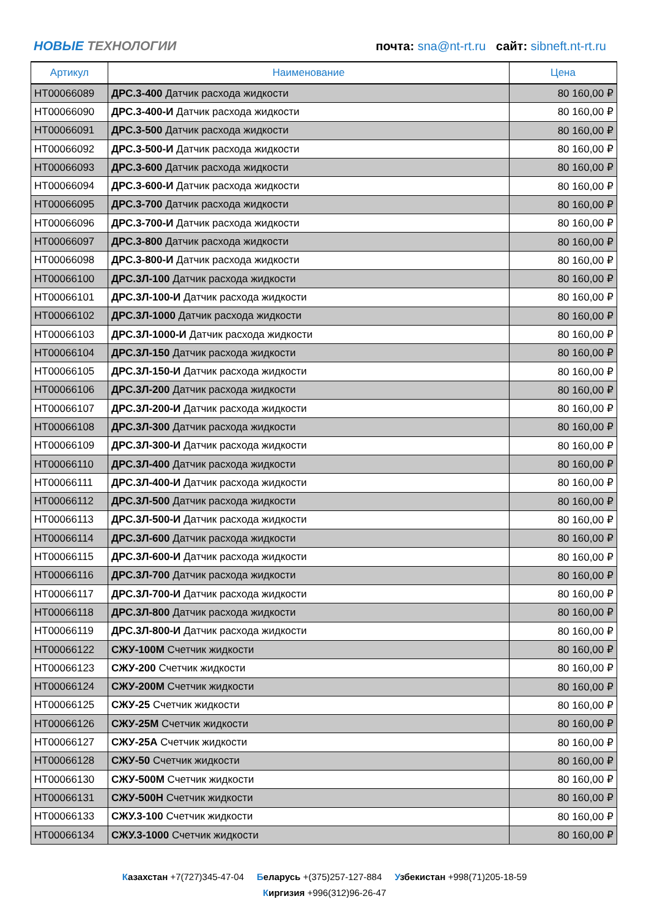НОВЫЕ ТЕХНОЛОГИИ
почта: sna@nt-rt.ru сайт: sibneft.nt-rt.ru
| Артикул | Наименование | Цена |
| --- | --- | --- |
| НТ00066089 | ДРС.3-400 Датчик расхода жидкости | 80 160,00 ₽ |
| НТ00066090 | ДРС.3-400-И Датчик расхода жидкости | 80 160,00 ₽ |
| НТ00066091 | ДРС.3-500 Датчик расхода жидкости | 80 160,00 ₽ |
| НТ00066092 | ДРС.3-500-И Датчик расхода жидкости | 80 160,00 ₽ |
| НТ00066093 | ДРС.3-600 Датчик расхода жидкости | 80 160,00 ₽ |
| НТ00066094 | ДРС.3-600-И Датчик расхода жидкости | 80 160,00 ₽ |
| НТ00066095 | ДРС.3-700 Датчик расхода жидкости | 80 160,00 ₽ |
| НТ00066096 | ДРС.3-700-И Датчик расхода жидкости | 80 160,00 ₽ |
| НТ00066097 | ДРС.3-800 Датчик расхода жидкости | 80 160,00 ₽ |
| НТ00066098 | ДРС.3-800-И Датчик расхода жидкости | 80 160,00 ₽ |
| НТ00066100 | ДРС.3Л-100 Датчик расхода жидкости | 80 160,00 ₽ |
| НТ00066101 | ДРС.3Л-100-И Датчик расхода жидкости | 80 160,00 ₽ |
| НТ00066102 | ДРС.3Л-1000 Датчик расхода жидкости | 80 160,00 ₽ |
| НТ00066103 | ДРС.3Л-1000-И Датчик расхода жидкости | 80 160,00 ₽ |
| НТ00066104 | ДРС.3Л-150 Датчик расхода жидкости | 80 160,00 ₽ |
| НТ00066105 | ДРС.3Л-150-И Датчик расхода жидкости | 80 160,00 ₽ |
| НТ00066106 | ДРС.3Л-200 Датчик расхода жидкости | 80 160,00 ₽ |
| НТ00066107 | ДРС.3Л-200-И Датчик расхода жидкости | 80 160,00 ₽ |
| НТ00066108 | ДРС.3Л-300 Датчик расхода жидкости | 80 160,00 ₽ |
| НТ00066109 | ДРС.3Л-300-И Датчик расхода жидкости | 80 160,00 ₽ |
| НТ00066110 | ДРС.3Л-400 Датчик расхода жидкости | 80 160,00 ₽ |
| НТ00066111 | ДРС.3Л-400-И Датчик расхода жидкости | 80 160,00 ₽ |
| НТ00066112 | ДРС.3Л-500 Датчик расхода жидкости | 80 160,00 ₽ |
| НТ00066113 | ДРС.3Л-500-И Датчик расхода жидкости | 80 160,00 ₽ |
| НТ00066114 | ДРС.3Л-600 Датчик расхода жидкости | 80 160,00 ₽ |
| НТ00066115 | ДРС.3Л-600-И Датчик расхода жидкости | 80 160,00 ₽ |
| НТ00066116 | ДРС.3Л-700 Датчик расхода жидкости | 80 160,00 ₽ |
| НТ00066117 | ДРС.3Л-700-И Датчик расхода жидкости | 80 160,00 ₽ |
| НТ00066118 | ДРС.3Л-800 Датчик расхода жидкости | 80 160,00 ₽ |
| НТ00066119 | ДРС.3Л-800-И Датчик расхода жидкости | 80 160,00 ₽ |
| НТ00066122 | СЖУ-100М Счетчик жидкости | 80 160,00 ₽ |
| НТ00066123 | СЖУ-200 Счетчик жидкости | 80 160,00 ₽ |
| НТ00066124 | СЖУ-200М Счетчик жидкости | 80 160,00 ₽ |
| НТ00066125 | СЖУ-25 Счетчик жидкости | 80 160,00 ₽ |
| НТ00066126 | СЖУ-25М Счетчик жидкости | 80 160,00 ₽ |
| НТ00066127 | СЖУ-25А Счетчик жидкости | 80 160,00 ₽ |
| НТ00066128 | СЖУ-50 Счетчик жидкости | 80 160,00 ₽ |
| НТ00066130 | СЖУ-500М Счетчик жидкости | 80 160,00 ₽ |
| НТ00066131 | СЖУ-500Н Счетчик жидкости | 80 160,00 ₽ |
| НТ00066133 | СЖУ.3-100 Счетчик жидкости | 80 160,00 ₽ |
| НТ00066134 | СЖУ.3-1000 Счетчик жидкости | 80 160,00 ₽ |
Казахстан +7(727)345-47-04 Беларусь +(375)257-127-884 Узбекистан +998(71)205-18-59
Киргизия +996(312)96-26-47